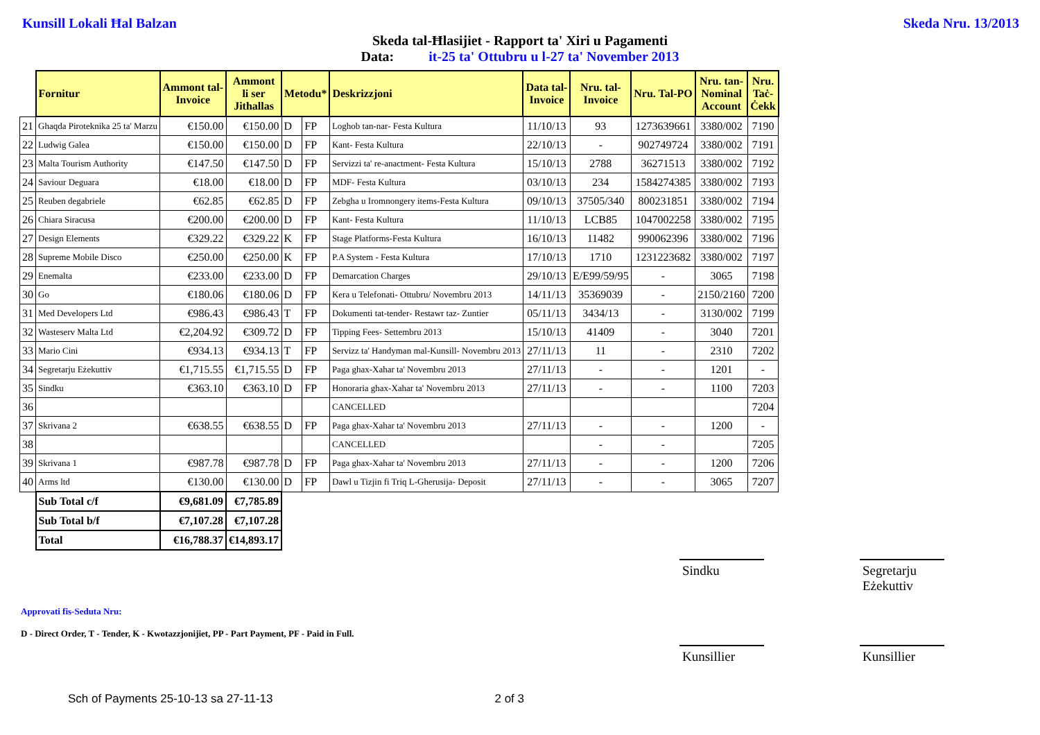Kunsill Lokali Ħal Balzan Skeda Nru. 13/2013
Skeda tal-Ħlasijiet - Rapport ta' Xiri u Pagamenti
Data: it-25 ta' Ottubru u l-27 ta' November 2013
| | Fornitur | Ammont tal- Invoice | Ammont li ser Jithallas | Metodu* | | Deskrizzjoni | Data tal- Invoice | Nru. tal- Invoice | Nru. Tal-PO | Nru. tan- Nominal Account | Nru. Taċ- Ċekk |
| 21 | Ghaqda Piroteknika 25 ta' Marzu | €150.00 | €150.00 | D | FP | Loghob tan-nar- Festa Kultura | 11/10/13 | 93 | 1273639661 | 3380/002 | 7190 |
| 22 | Ludwig Galea | €150.00 | €150.00 | D | FP | Kant- Festa Kultura | 22/10/13 | - | 902749724 | 3380/002 | 7191 |
| 23 | Malta Tourism Authority | €147.50 | €147.50 | D | FP | Servizzi ta' re-anactment- Festa Kultura | 15/10/13 | 2788 | 36271513 | 3380/002 | 7192 |
| 24 | Saviour Deguara | €18.00 | €18.00 | D | FP | MDF- Festa Kultura | 03/10/13 | 234 | 1584274385 | 3380/002 | 7193 |
| 25 | Reuben degabriele | €62.85 | €62.85 | D | FP | Zebgha u Iromnongery items-Festa Kultura | 09/10/13 | 37505/340 | 800231851 | 3380/002 | 7194 |
| 26 | Chiara Siracusa | €200.00 | €200.00 | D | FP | Kant- Festa Kultura | 11/10/13 | LCB85 | 1047002258 | 3380/002 | 7195 |
| 27 | Design Elements | €329.22 | €329.22 | K | FP | Stage Platforms-Festa Kultura | 16/10/13 | 11482 | 990062396 | 3380/002 | 7196 |
| 28 | Supreme Mobile Disco | €250.00 | €250.00 | K | FP | P.A System - Festa Kultura | 17/10/13 | 1710 | 1231223682 | 3380/002 | 7197 |
| 29 | Enemalta | €233.00 | €233.00 | D | FP | Demarcation Charges | 29/10/13 | E/E99/59/95 | - | 3065 | 7198 |
| 30 | Go | €180.06 | €180.06 | D | FP | Kera u Telefonati- Ottubru/ Novembru 2013 | 14/11/13 | 35369039 | - | 2150/2160 | 7200 |
| 31 | Med Developers Ltd | €986.43 | €986.43 | T | FP | Dokumenti tat-tender- Restawr taz- Zuntier | 05/11/13 | 3434/13 | - | 3130/002 | 7199 |
| 32 | Wasteserv Malta Ltd | €2,204.92 | €309.72 | D | FP | Tipping Fees- Settembru 2013 | 15/10/13 | 41409 | - | 3040 | 7201 |
| 33 | Mario Cini | €934.13 | €934.13 | T | FP | Servizz ta' Handyman mal-Kunsill- Novembru 2013 | 27/11/13 | 11 | - | 2310 | 7202 |
| 34 | Segretarju Eżekuttiv | €1,715.55 | €1,715.55 | D | FP | Paga ghax-Xahar ta' Novembru 2013 | 27/11/13 | - | - | 1201 | - |
| 35 | Sindku | €363.10 | €363.10 | D | FP | Honoraria ghax-Xahar ta' Novembru 2013 | 27/11/13 | - | - | 1100 | 7203 |
| 36 | | | | | | CANCELLED | | | | | 7204 |
| 37 | Skrivana 2 | €638.55 | €638.55 | D | FP | Paga ghax-Xahar ta' Novembru 2013 | 27/11/13 | - | - | 1200 | - |
| 38 | | | | | | CANCELLED | | - | - | | 7205 |
| 39 | Skrivana 1 | €987.78 | €987.78 | D | FP | Paga ghax-Xahar ta' Novembru 2013 | 27/11/13 | - | - | 1200 | 7206 |
| 40 | Arms ltd | €130.00 | €130.00 | D | FP | Dawl u Tizjin fi Triq L-Gherusija- Deposit | 27/11/13 | - | - | 3065 | 7207 |
| | Sub Total c/f | €9,681.09 | €7,785.89 | | | | | | | | |
| | Sub Total b/f | €7,107.28 | €7,107.28 | | | | | | | | |
| | Total | €16,788.37 | €14,893.17 | | | | | | | | |
Sindku Segretarju Eżekuttiv
Approvati fis-Seduta Nru:
D - Direct Order, T - Tender, K - Kwotazzjonijiet, PP - Part Payment, PF - Paid in Full.
Kunsillier Kunsillier
Sch of Payments 25-10-13 sa 27-11-13 2 of 3